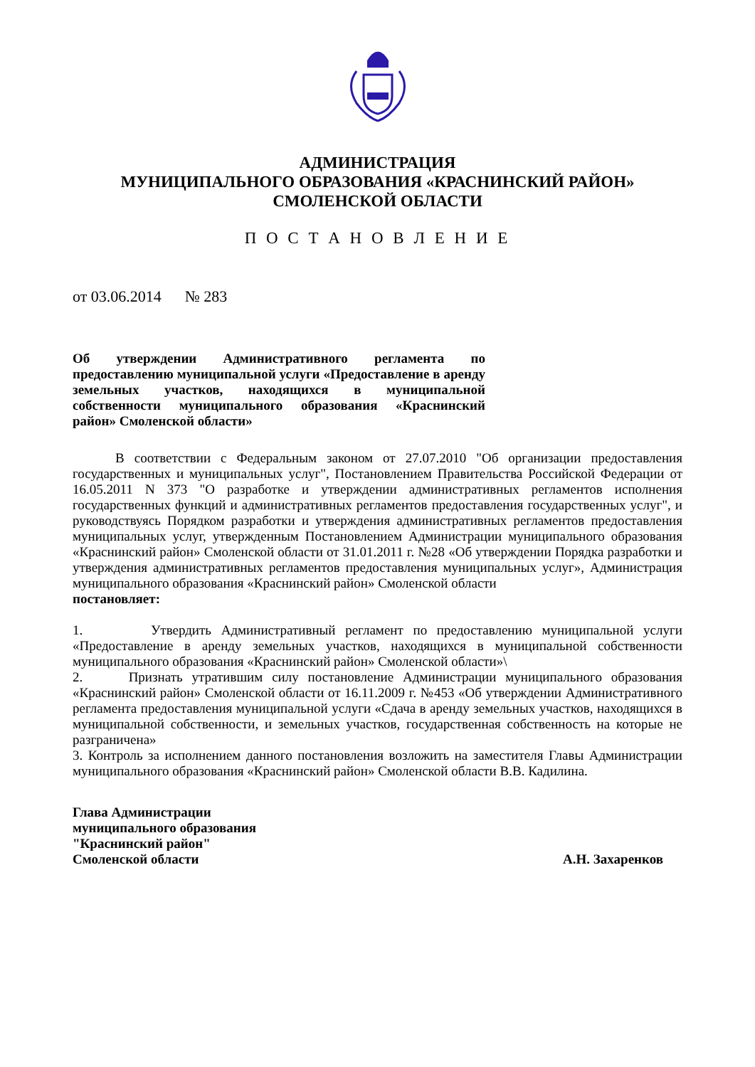АДМИНИСТРАЦИЯ
МУНИЦИПАЛЬНОГО ОБРАЗОВАНИЯ «КРАСНИНСКИЙ РАЙОН»
СМОЛЕНСКОЙ ОБЛАСТИ
П О С Т А Н О В Л Е Н И Е
от 03.06.2014 № 283
Об утверждении Административного регламента по предоставлению муниципальной услуги «Предоставление в аренду земельных участков, находящихся в муниципальной собственности муниципального образования «Краснинский район» Смоленской области»
В соответствии с Федеральным законом от 27.07.2010 "Об организации предоставления государственных и муниципальных услуг", Постановлением Правительства Российской Федерации от 16.05.2011 N 373 "О разработке и утверждении административных регламентов исполнения государственных функций и административных регламентов предоставления государственных услуг", и руководствуясь Порядком разработки и утверждения административных регламентов предоставления муниципальных услуг, утвержденным Постановлением Администрации муниципального образования «Краснинский район» Смоленской области от 31.01.2011 г. №28 «Об утверждении Порядка разработки и утверждения административных регламентов предоставления муниципальных услуг», Администрация муниципального образования «Краснинский район» Смоленской области
постановляет:
1. Утвердить Административный регламент по предоставлению муниципальной услуги «Предоставление в аренду земельных участков, находящихся в муниципальной собственности муниципального образования «Краснинский район» Смоленской области»\
2. Признать утратившим силу постановление Администрации муниципального образования «Краснинский район» Смоленской области от 16.11.2009 г. №453 «Об утверждении Административного регламента предоставления муниципальной услуги «Сдача в аренду земельных участков, находящихся в муниципальной собственности, и земельных участков, государственная собственность на которые не разграничена»
3. Контроль за исполнением данного постановления возложить на заместителя Главы Администрации муниципального образования «Краснинский район» Смоленской области В.В. Кадилина.
Глава Администрации
муниципального образования
"Краснинский район"
Смоленской области А.Н. Захаренков